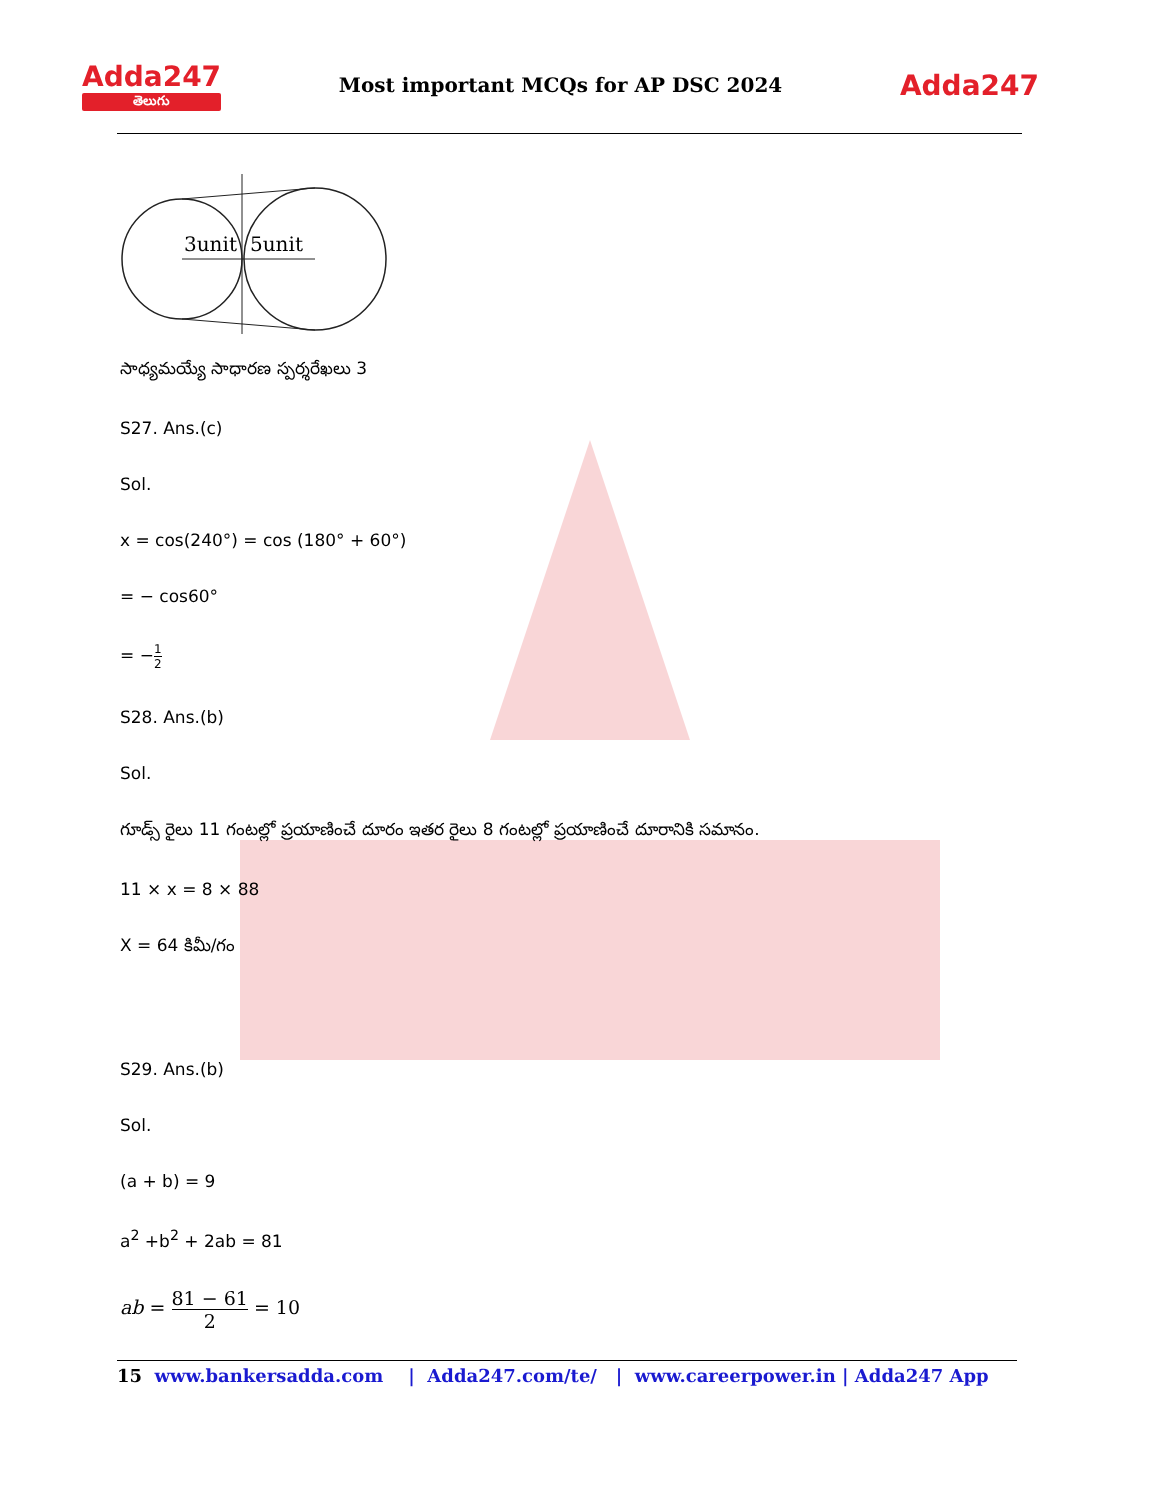Adda247
తెలుగు
Most important MCQs for AP DSC 2024
Adda247
3unit
5unit
సాధ్యమయ్యే సాధారణ స్పర్శరేఖలు 3
S27. Ans.(c)
Sol.
x = cos(240°) = cos (180° + 60°)
= − cos60°
= −1 2
S28. Ans.(b)
Sol.
గూడ్స్ రైలు 11 గంటల్లో ప్రయాణించే దూరం ఇతర రైలు 8 గంటల్లో ప్రయాణించే దూరానికి సమానం.
11 × x = 8 × 88
X = 64 కిమీ/గం
S29. Ans.(b)
Sol.
(a + b) = 9
a<sup>2</sup> +b<sup>2</sup> + 2ab = 81
ab = 81 − 61 2 = 10
15 www.bankersadda.com | Adda247.com/te/ | www.careerpower.in | Adda247 App